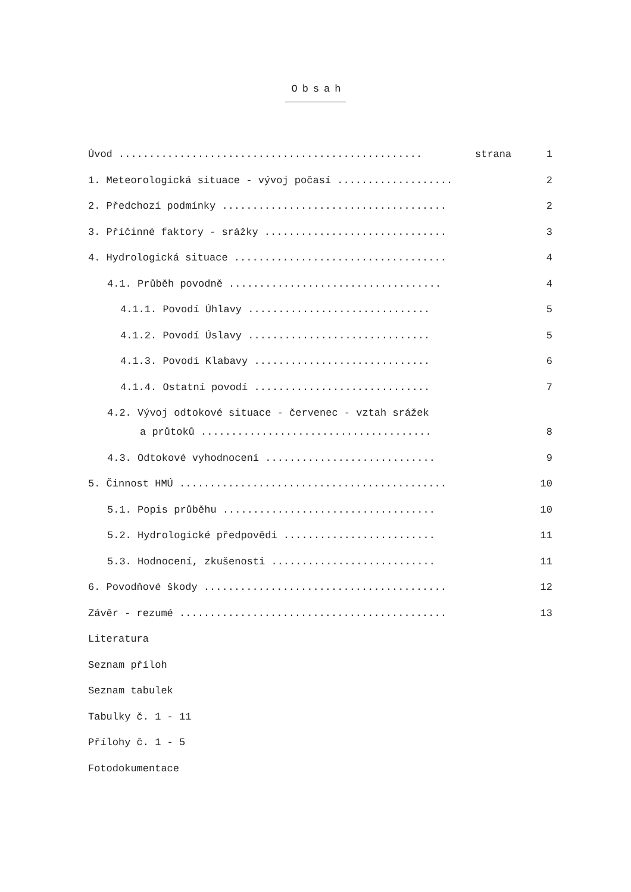Obsah
Úvod .................................................. strana 1
1. Meteorologická situace - vývoj počasí ................... 2
2. Předchozí podmínky ..................................... 2
3. Příčinné faktory - srážky .............................. 3
4. Hydrologická situace ................................... 4
4.1. Průběh povodně ................................... 4
4.1.1. Povodí Úhlavy .............................. 5
4.1.2. Povodí Úslavy .............................. 5
4.1.3. Povodí Klabavy ............................. 6
4.1.4. Ostatní povodí ............................. 7
4.2. Vývoj odtokové situace - červenec - vztah srážek
a průtoků ...................................... 8
4.3. Odtokové vyhodnocení ............................ 9
5. Činnost HMÚ ............................................ 10
5.1. Popis průběhu ................................... 10
5.2. Hydrologické předpovědi ......................... 11
5.3. Hodnocení, zkušenosti ........................... 11
6. Povodňové škody ........................................ 12
Závěr - rezumé ............................................ 13
Literatura
Seznam příloh
Seznam tabulek
Tabulky č. 1 - 11
Přílohy č. 1 - 5
Fotodokumentace